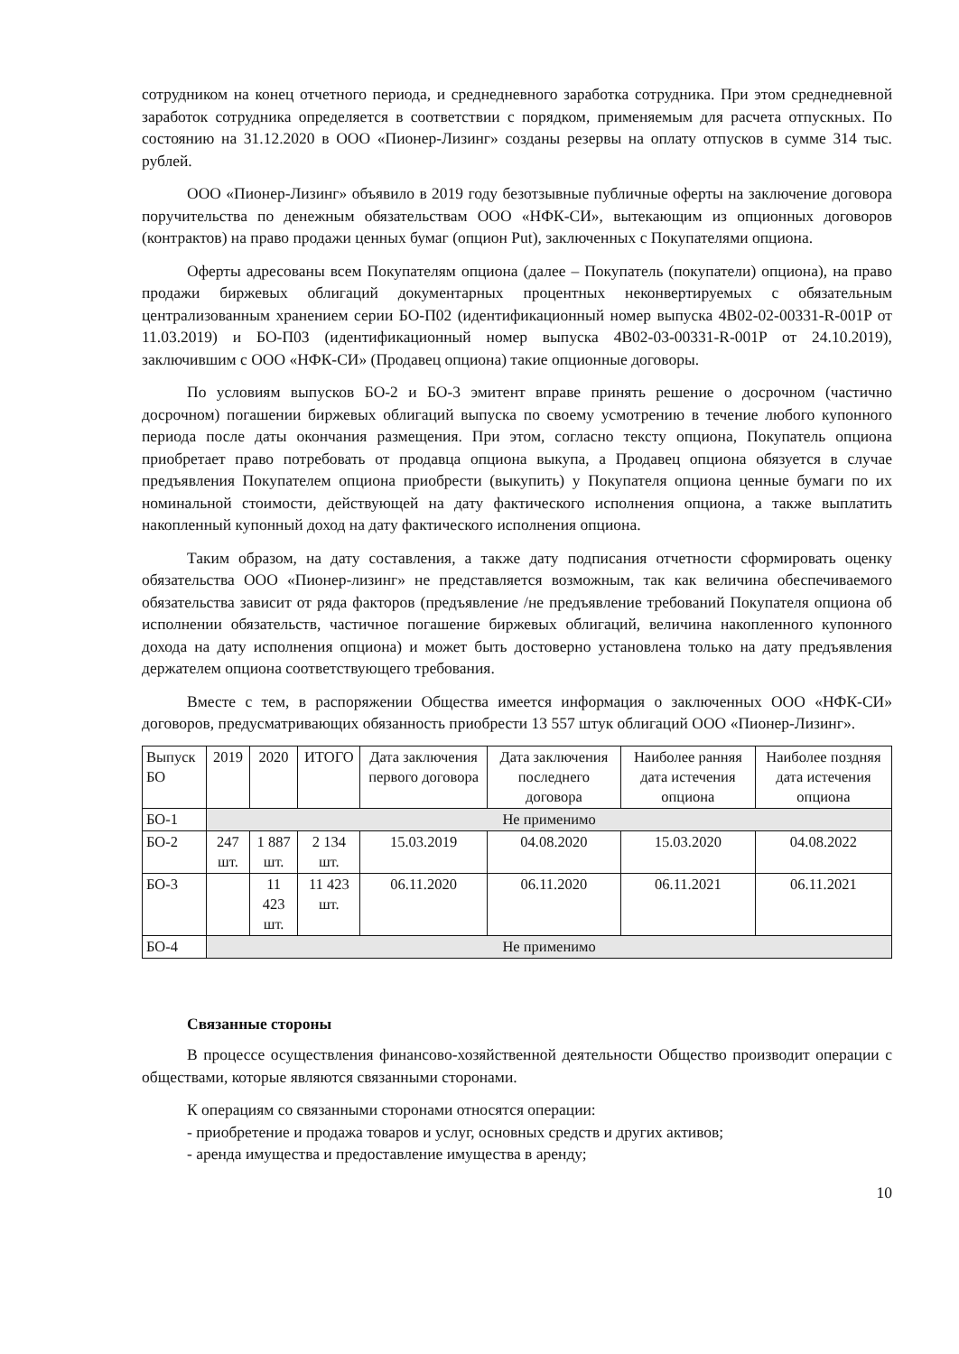сотрудником на конец отчетного периода, и среднедневного заработка сотрудника. При этом среднедневной заработок сотрудника определяется в соответствии с порядком, применяемым для расчета отпускных. По состоянию на 31.12.2020 в ООО «Пионер-Лизинг» созданы резервы на оплату отпусков в сумме 314 тыс. рублей.
ООО «Пионер-Лизинг» объявило в 2019 году безотзывные публичные оферты на заключение договора поручительства по денежным обязательствам ООО «НФК-СИ», вытекающим из опционных договоров (контрактов) на право продажи ценных бумаг (опцион Put), заключенных с Покупателями опциона.
Оферты адресованы всем Покупателям опциона (далее – Покупатель (покупатели) опциона), на право продажи биржевых облигаций документарных процентных неконвертируемых с обязательным централизованным хранением серии БО-П02 (идентификационный номер выпуска 4B02-02-00331-R-001P от 11.03.2019) и БО-П03 (идентификационный номер выпуска 4B02-03-00331-R-001P от 24.10.2019), заключившим с ООО «НФК-СИ» (Продавец опциона) такие опционные договоры.
По условиям выпусков БО-2 и БО-3 эмитент вправе принять решение о досрочном (частично досрочном) погашении биржевых облигаций выпуска по своему усмотрению в течение любого купонного периода после даты окончания размещения. При этом, согласно тексту опциона, Покупатель опциона приобретает право потребовать от продавца опциона выкупа, а Продавец опциона обязуется в случае предъявления Покупателем опциона приобрести (выкупить) у Покупателя опциона ценные бумаги по их номинальной стоимости, действующей на дату фактического исполнения опциона, а также выплатить накопленный купонный доход на дату фактического исполнения опциона.
Таким образом, на дату составления, а также дату подписания отчетности сформировать оценку обязательства ООО «Пионер-лизинг» не представляется возможным, так как величина обеспечиваемого обязательства зависит от ряда факторов (предъявление /не предъявление требований Покупателя опциона об исполнении обязательств, частичное погашение биржевых облигаций, величина накопленного купонного дохода на дату исполнения опциона) и может быть достоверно установлена только на дату предъявления держателем опциона соответствующего требования.
Вместе с тем, в распоряжении Общества имеется информация о заключенных ООО «НФК-СИ» договоров, предусматривающих обязанность приобрести 13 557 штук облигаций ООО «Пионер-Лизинг».
| Выпуск БО | 2019 | 2020 | ИТОГО | Дата заключения первого договора | Дата заключения последнего договора | Наиболее ранняя дата истечения опциона | Наиболее поздняя дата истечения опциона |
| БО-1 | Не применимо | | | | | | |
| БО-2 | 247 шт. | 1 887 шт. | 2 134 шт. | 15.03.2019 | 04.08.2020 | 15.03.2020 | 04.08.2022 |
| БО-3 | | 11 423 шт. | 11 423 шт. | 06.11.2020 | 06.11.2020 | 06.11.2021 | 06.11.2021 |
| БО-4 | Не применимо | | | | | | |
Связанные стороны
В процессе осуществления финансово-хозяйственной деятельности Общество производит операции с обществами, которые являются связанными сторонами.
К операциям со связанными сторонами относятся операции:
- приобретение и продажа товаров и услуг, основных средств и других активов;
- аренда имущества и предоставление имущества в аренду;
10